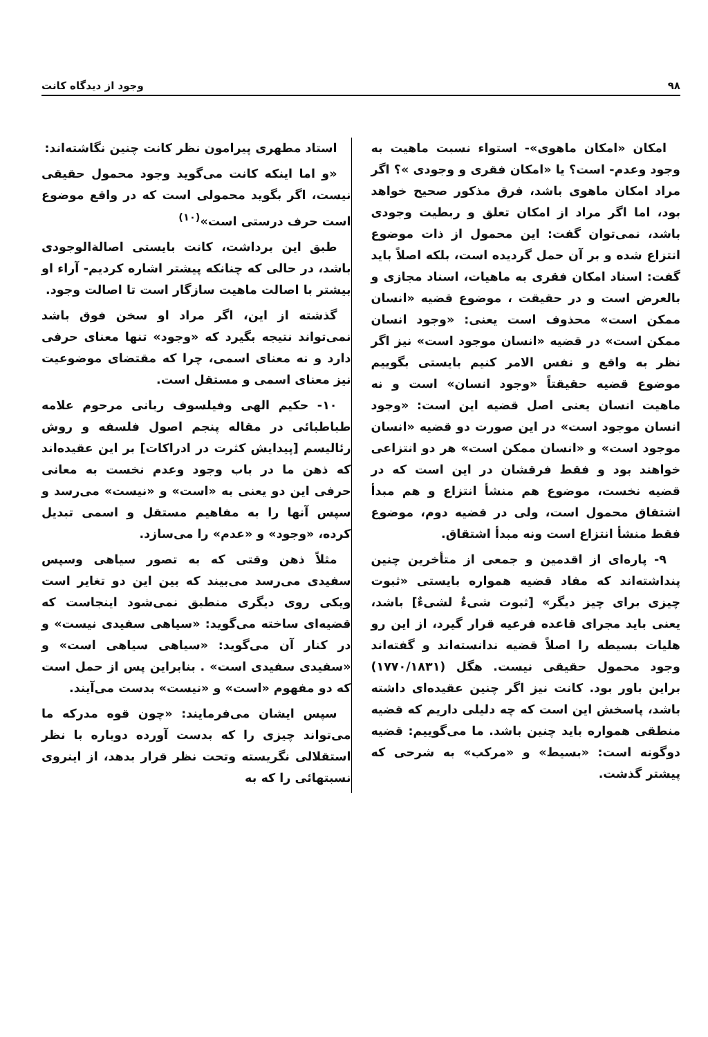۹۸ وجود از دیدگاه کانت
امکان «امکان ماهوی»- استواء نسبت ماهیت به وجود وعدم- است؟ یا «امکان فقری و وجودی »؟ اگر مراد امکان ماهوی باشد، فرق مذکور صحیح خواهد بود، اما اگر مراد از امکان تعلق و ربطیت وجودی باشد، نمی‌توان گفت: این محمول از ذات موضوع انتزاع شده و بر آن حمل گردیده است، بلکه اصلاً باید گفت: اسناد امکان فقری به ماهیات، اسناد مجازی و بالعرض است و در حقیقت ، موضوع قضیه «انسان ممکن است» محذوف است یعنی: «وجود انسان ممکن است» در قضیه «انسان موجود است» نیز اگر نظر به واقع و نفس الامر کنیم بایستی بگوییم موضوع قضیه حقیقتاً «وجود انسان» است و نه ماهیت انسان یعنی اصل قضیه این است: «وجود انسان موجود است» در این صورت دو قضیه «انسان موجود است» و «انسان ممکن است» هر دو انتزاعی خواهند بود و فقط فرقشان در این است که در قضیه نخست، موضوع هم منشأ انتزاع و هم مبدأ اشتقاق محمول است، ولی در قضیه دوم، موضوع فقط منشأ انتزاع است ونه مبدأ اشتقاق.
۹- پاره‌ای از اقدمین و جمعی از متأخرین چنین پنداشته‌اند که مفاد قضیه همواره بایستی «ثبوت چیزی برای چیز دیگر» [ثبوت شیءٌ لشیءٌ] باشد، یعنی باید مجرای قاعده فرعیه قرار گیرد، از این رو هلیات بسیطه را اصلاً قضیه ندانسته‌اند و گفته‌اند وجود محمول حقیقی نیست. هگل (۱۷۷۰/۱۸۳۱) براین باور بود. کانت نیز اگر چنین عقیده‌ای داشته باشد، پاسخش این است که چه دلیلی داریم که قضیه منطقی همواره باید چنین باشد. ما می‌گوییم: قضیه دوگونه است: «بسیط» و «مرکب» به شرحی که پیشتر گذشت.
استاد مطهری پیرامون نظر کانت چنین نگاشته‌اند:
«و اما اینکه کانت می‌گوید وجود محمول حقیقی نیست، اگر بگوید محمولی است که در واقع موضوع است حرف درستی است»<sup>(۱۰)</sup>
طبق این برداشت، کانت بایستی اصالةالوجودی باشد، در حالی که چنانکه پیشتر اشاره کردیم- آراء او بیشتر با اصالت ماهیت سازگار است تا اصالت وجود.
گذشته از این، اگر مراد او سخن فوق باشد نمی‌تواند نتیجه بگیرد که «وجود» تنها معنای حرفی دارد و نه معنای اسمی، چرا که مقتضای موضوعیت نیز معنای اسمی و مستقل است.
۱۰- حکیم الهی وفیلسوف ربانی مرحوم علامه طباطبائی در مقاله پنجم اصول فلسفه و روش رئالیسم [پیدایش کثرت در ادراکات] بر این عقیده‌اند که ذهن ما در باب وجود وعدم نخست به معانی حرفی این دو یعنی به «است» و «نیست» می‌رسد و سپس آنها را به مفاهیم مستقل و اسمی تبدیل کرده، «وجود» و «عدم» را می‌سازد.
مثلاً ذهن وقتی که به تصور سیاهی وسپس سفیدی می‌رسد می‌بیند که بین این دو تغایر است ویکی روی دیگری منطبق نمی‌شود اینجاست که قضیه‌ای ساخته می‌گوید: «سیاهی سفیدی نیست» و در کنار آن می‌گوید: «سیاهی سیاهی است» و «سفیدی سفیدی است» . بنابراین پس از حمل است که دو مفهوم «است» و «نیست» بدست می‌آیند.
سپس ایشان می‌فرمایند: «چون قوه مدرکه ما می‌تواند چیزی را که بدست آورده دوباره با نظر استقلالی نگریسته وتحت نظر قرار بدهد، از اینروی نسبتهائی را که به